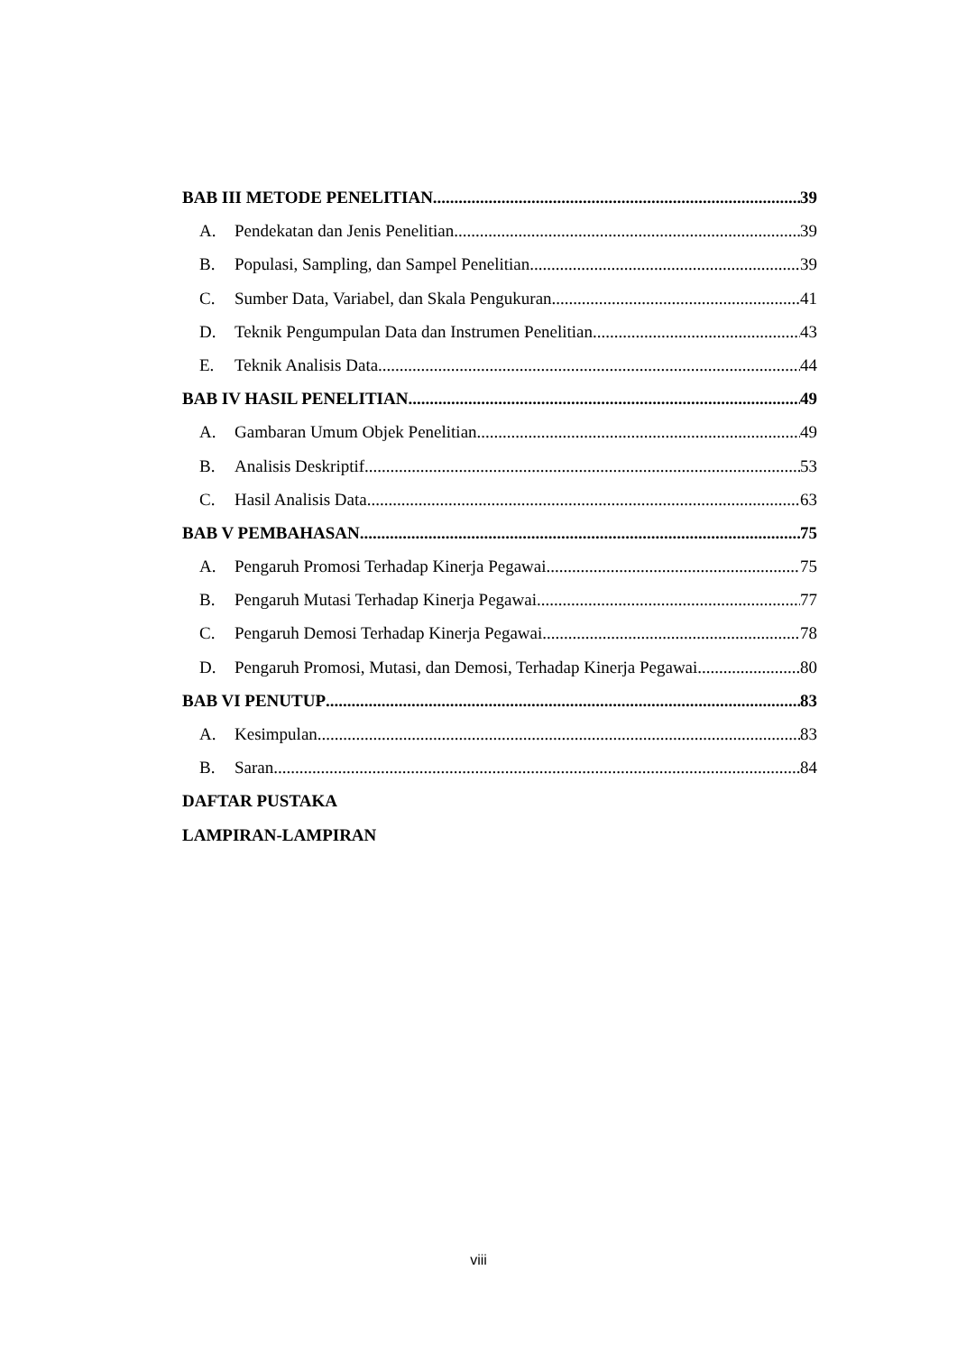BAB III METODE PENELITIAN 39
A. Pendekatan dan Jenis Penelitian 39
B. Populasi, Sampling, dan Sampel Penelitian 39
C. Sumber Data, Variabel, dan Skala Pengukuran 41
D. Teknik Pengumpulan Data dan Instrumen Penelitian 43
E. Teknik Analisis Data 44
BAB IV HASIL PENELITIAN 49
A. Gambaran Umum Objek Penelitian 49
B. Analisis Deskriptif 53
C. Hasil Analisis Data 63
BAB V PEMBAHASAN 75
A. Pengaruh Promosi Terhadap Kinerja Pegawai 75
B. Pengaruh Mutasi Terhadap Kinerja Pegawai 77
C. Pengaruh Demosi Terhadap Kinerja Pegawai 78
D. Pengaruh Promosi, Mutasi, dan Demosi, Terhadap Kinerja Pegawai 80
BAB VI PENUTUP 83
A. Kesimpulan 83
B. Saran 84
DAFTAR PUSTAKA
LAMPIRAN-LAMPIRAN
viii